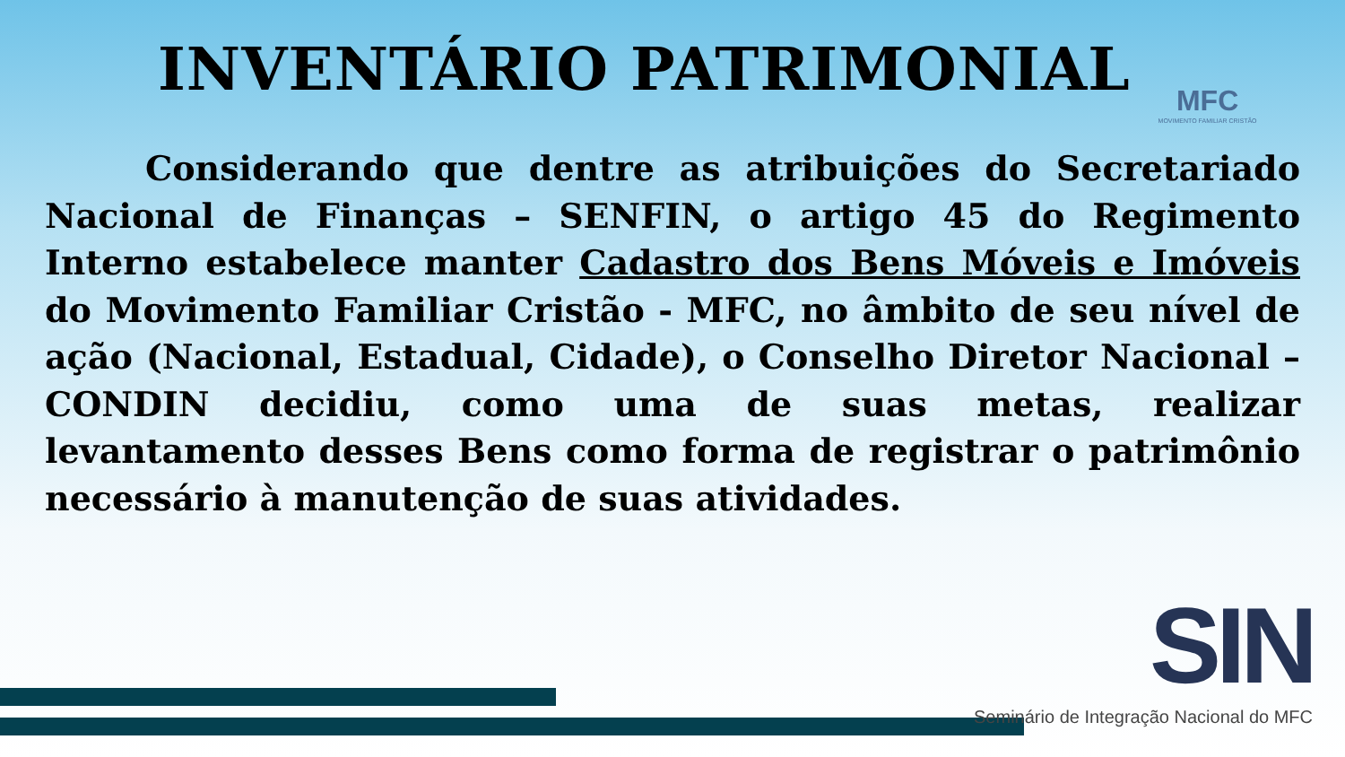INVENTÁRIO PATRIMONIAL
MFC
MOVIMENTO FAMILIAR CRISTÃO
Considerando que dentre as atribuições do Secretariado Nacional de Finanças – SENFIN, o artigo 45 do Regimento Interno estabelece manter Cadastro dos Bens Móveis e Imóveis do Movimento Familiar Cristão - MFC, no âmbito de seu nível de ação (Nacional, Estadual, Cidade), o Conselho Diretor Nacional – CONDIN decidiu, como uma de suas metas, realizar levantamento desses Bens como forma de registrar o patrimônio necessário à manutenção de suas atividades.
SIN
Seminário de Integração Nacional do MFC